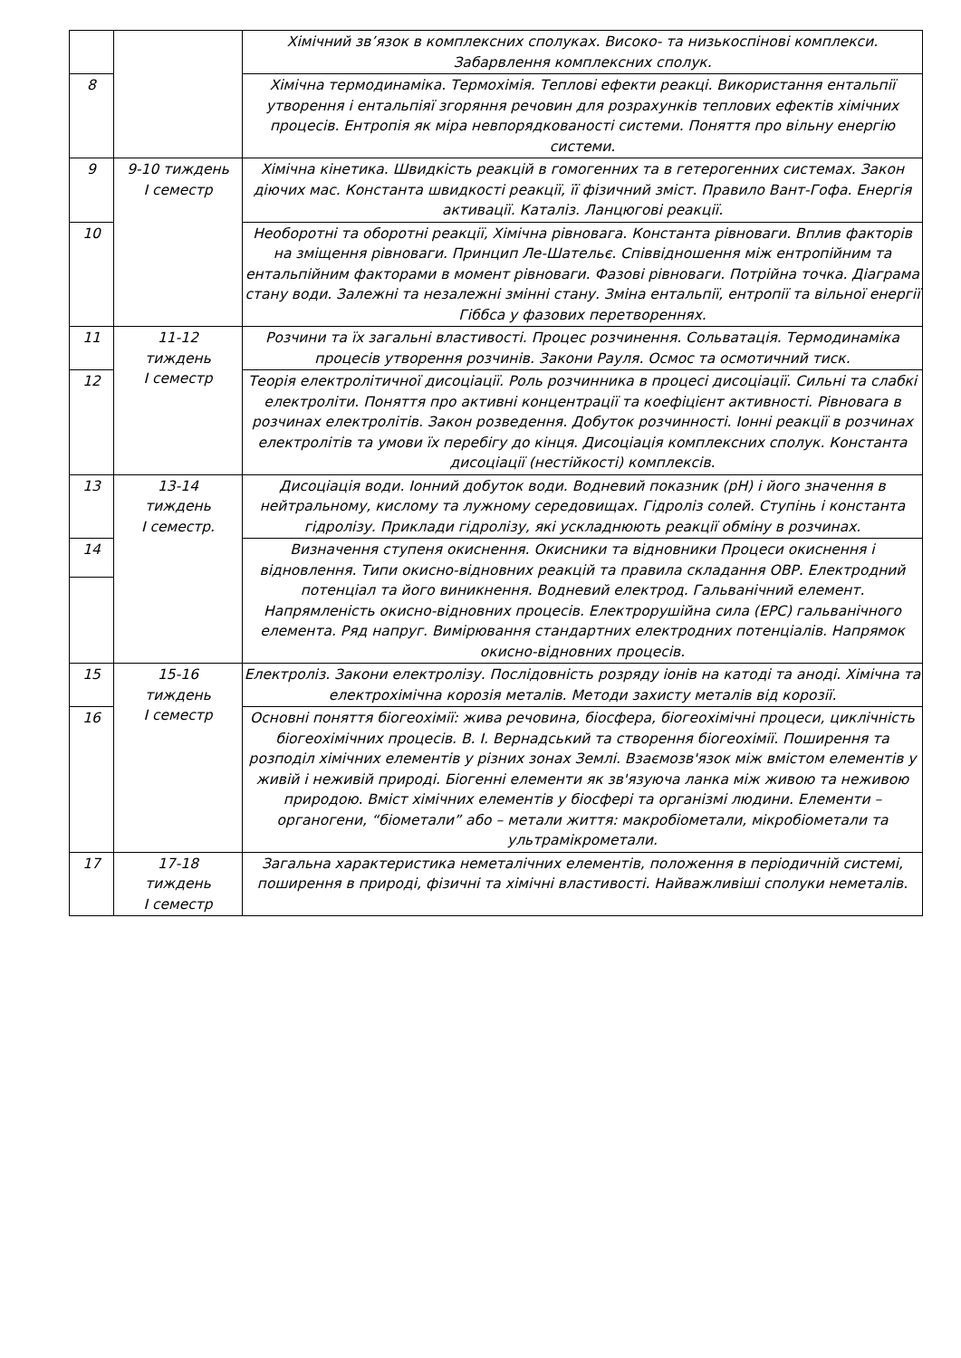| | | Хімічний зв’язок в комплексних сполуках. Високо- та низькоспінові комплекси. Забарвлення комплексних сполук. |
| 8 | | Хімічна термодинаміка. Термохімія. Теплові ефекти реакці. Використання ентальпії утворення і ентальпіяї згоряння речовин для розрахунків теплових ефектів хімічних процесів. Ентропія як міра невпорядкованості системи. Поняття про вільну енергію системи. |
| 9 | 9-10 тиждень I семестр | Хімічна кінетика. Швидкість реакцій в гомогенних та в гетерогенних системах. Закон діючих мас. Константа швидкості реакції, її фізичний зміст. Правило Вант-Гофа. Енергія активації. Каталіз. Ланцюгові реакції. |
| 10 | | Необоротні та оборотні реакції, Хімічна рівновага. Константа рівноваги. Вплив факторів на зміщення рівноваги. Принцип Ле-Шательє. Співвідношення між ентропійним та ентальпійним факторами в момент рівноваги. Фазові рівноваги. Потрійна точка. Діаграма стану води. Залежні та незалежні змінні стану. Зміна ентальпії, ентропії та вільної енергії Гіббса у фазових перетвореннях. |
| 11 | 11-12 тиждень I семестр | Розчини та їх загальні властивості. Процес розчинення. Сольватація. Термодинаміка процесів утворення розчинів. Закони Рауля. Осмос та осмотичний тиск. |
| 12 | | Теорія електролітичної дисоціації. Роль розчинника в процесі дисоціації. Сильні та слабкі електроліти. Поняття про активні концентрації та коефіцієнт активності. Рівновага в розчинах електролітів. Закон розведення. Добуток розчинності. Іонні реакції в розчинах електролітів та умови їх перебігу до кінця. Дисоціація комплексних сполук. Константа дисоціації (нестійкості) комплексів. |
| 13 | 13-14 тиждень I семестр. | Дисоціація води. Іонний добуток води. Водневий показник (pH) і його значення в нейтральному, кислому та лужному середовищах. Гідроліз солей. Ступінь і константа гідролізу. Приклади гідролізу, які ускладнюють реакції обміну в розчинах. |
| 14 | | Визначення ступеня окиснення. Окисники та відновники Процеси окиснення і відновлення. Типи окисно-відновних реакцій та правила складання ОВР. Електродний потенціал та його виникнення. Водневий електрод. Гальванічний елемент. Напрямленість окисно-відновних процесів. Електрорушійна сила (ЕРС) гальванічного елемента. Ряд напруг. Вимірювання стандартних електродних потенціалів. Напрямок окисно-відновних процесів. |
| 15 | 15-16 тиждень I семестр | Електроліз. Закони електролізу. Послідовність розряду іонів на катоді та аноді. Хімічна та електрохімічна корозія металів. Методи захисту металів від корозії. |
| 16 | | Основні поняття біогеохімії: жива речовина, біосфера, біогеохімічні процеси, циклічність біогеохімічних процесів. В. І. Вернадський та створення біогеохімії. Поширення та розподіл хімічних елементів у різних зонах Землі. Взаємозв'язок між вмістом елементів у живій і неживій природі. Біогенні елементи як зв'язуюча ланка між живою та неживою природою. Вміст хімічних елементів у біосфері та організмі людини. Елементи –органогени, “біометали” або – метали життя: макробіометали, мікробіометали та ультрамікрометали. |
| 17 | 17-18 тиждень I семестр | Загальна характеристика неметалічних елементів, положення в періодичній системі, поширення в природі, фізичні та хімічні властивості. Найважливіші сполуки неметалів. |